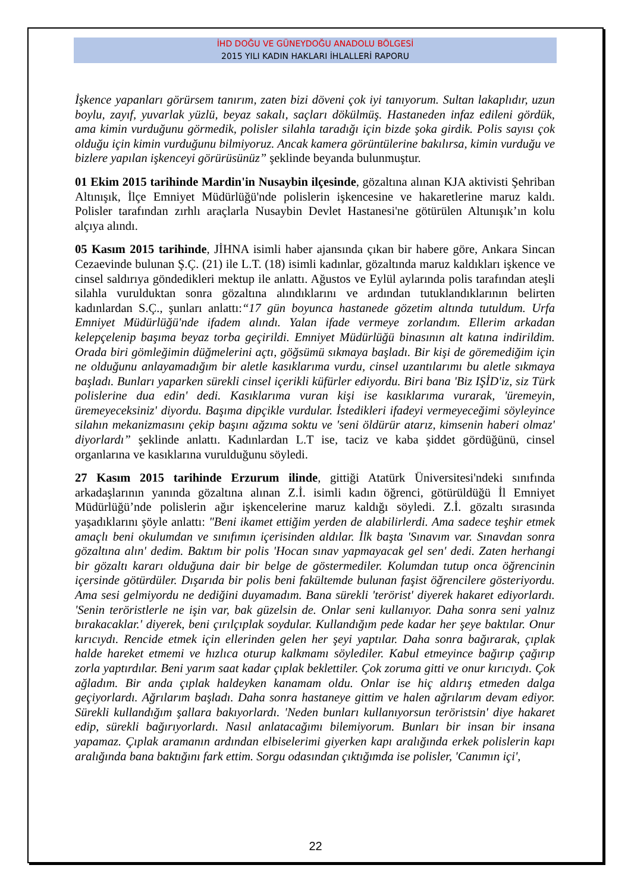İHD DOĞU VE GÜNEYDOĞU ANADOLU BÖLGESİ
2015 YILI KADIN HAKLARI İHLALLERİ RAPORU
İşkence yapanları görürsem tanırım, zaten bizi döveni çok iyi tanıyorum. Sultan lakaplıdır, uzun boylu, zayıf, yuvarlak yüzlü, beyaz sakalı, saçları dökülmüş. Hastaneden infaz edileni gördük, ama kimin vurduğunu görmedik, polisler silahla taradığı için bizde şoka girdik. Polis sayısı çok olduğu için kimin vurduğunu bilmiyoruz. Ancak kamera görüntülerine bakılırsa, kimin vurduğu ve bizlere yapılan işkenceyi görürüsünüz” şeklinde beyanda bulunmuştur.
01 Ekim 2015 tarihinde Mardin'in Nusaybin ilçesinde, gözaltına alınan KJA aktivisti Şehriban Altınışık, İlçe Emniyet Müdürlüğü'nde polislerin işkencesine ve hakaretlerine maruz kaldı. Polisler tarafından zırhlı araçlarla Nusaybin Devlet Hastanesi'ne götürülen Altunışık’ın kolu alçıya alındı.
05 Kasım 2015 tarihinde, JİHNA isimli haber ajansında çıkan bir habere göre, Ankara Sincan Cezaevinde bulunan Ş.Ç. (21) ile L.T. (18) isimli kadınlar, gözaltında maruz kaldıkları işkence ve cinsel saldırıya göndedikleri mektup ile anlattı. Ağustos ve Eylül aylarında polis tarafından ateşli silahla vurulduktan sonra gözaltına alındıklarını ve ardından tutuklandıklarının belirten kadınlardan S.Ç., şunları anlattı:“17 gün boyunca hastanede gözetim altında tutuldum. Urfa Emniyet Müdürlüğü'nde ifadem alındı. Yalan ifade vermeye zorlandım. Ellerim arkadan kelepçelenip başıma beyaz torba geçirildi. Emniyet Müdürlüğü binasının alt katına indirildim. Orada biri gömleğimin düğmelerini açtı, göğsümü sıkmaya başladı. Bir kişi de göremediğim için ne olduğunu anlayamadığım bir aletle kasıklarıma vurdu, cinsel uzantılarımı bu aletle sıkmaya başladı. Bunları yaparken sürekli cinsel içerikli küfürler ediyordu. Biri bana 'Biz IŞİD'iz, siz Türk polislerine dua edin' dedi. Kasıklarıma vuran kişi ise kasıklarıma vurarak, 'üremeyin, üremeyeceksiniz' diyordu. Başıma dipçikle vurdular. İstedikleri ifadeyi vermeyeceğimi söyleyince silahın mekanizmasını çekip başını ağzıma soktu ve 'seni öldürür atarız, kimsenin haberi olmaz' diyorlardı” şeklinde anlattı. Kadınlardan L.T ise, taciz ve kaba şiddet gördüğünü, cinsel organlarına ve kasıklarına vurulduğunu söyledi.
27 Kasım 2015 tarihinde Erzurum ilinde, gittiği Atatürk Üniversitesi'ndeki sınıfında arkadaşlarının yanında gözaltına alınan Z.İ. isimli kadın öğrenci, götürüldüğü İl Emniyet Müdürlüğü’nde polislerin ağır işkencelerine maruz kaldığı söyledi. Z.İ. gözaltı sırasında yaşadıklarını şöyle anlattı: "Beni ikamet ettiğim yerden de alabilirlerdi. Ama sadece teşhir etmek amaçlı beni okulumdan ve sınıfımın içerisinden aldılar. İlk başta 'Sınavım var. Sınavdan sonra gözaltına alın' dedim. Baktım bir polis 'Hocan sınav yapmayacak gel sen' dedi. Zaten herhangi bir gözaltı kararı olduğuna dair bir belge de göstermediler. Kolumdan tutup onca öğrencinin içersinde götürdüler. Dışarıda bir polis beni fakültemde bulunan faşist öğrencilere gösteriyordu. Ama sesi gelmiyordu ne dediğini duyamadım. Bana sürekli 'terörist' diyerek hakaret ediyorlardı. 'Senin teröristlerle ne işin var, bak güzelsin de. Onlar seni kullanıyor. Daha sonra seni yalnız bırakacaklar.' diyerek, beni çırılçıplak soydular. Kullandığım pede kadar her şeye baktılar. Onur kırıcıydı. Rencide etmek için ellerinden gelen her şeyi yaptılar. Daha sonra bağırarak, çıplak halde hareket etmemi ve hızlıca oturup kalkmamı söylediler. Kabul etmeyince bağırıp çağırıp zorla yaptırdılar. Beni yarım saat kadar çıplak beklettiler. Çok zoruma gitti ve onur kırıcıydı. Çok ağladım. Bir anda çıplak haldeyken kanamam oldu. Onlar ise hiç aldırış etmeden dalga geçiyorlardı. Ağrılarım başladı. Daha sonra hastaneye gittim ve halen ağrılarım devam ediyor. Sürekli kullandığım şallara bakıyorlardı. 'Neden bunları kullanıyorsun teröristsin' diye hakaret edip, sürekli bağırıyorlardı. Nasıl anlatacağımı bilemiyorum. Bunları bir insan bir insana yapamaz. Çıplak aramanın ardından elbiselerimi giyerken kapı aralığında erkek polislerin kapı aralığında bana baktığını fark ettim. Sorgu odasından çıktığımda ise polisler, 'Canımın içi',
22